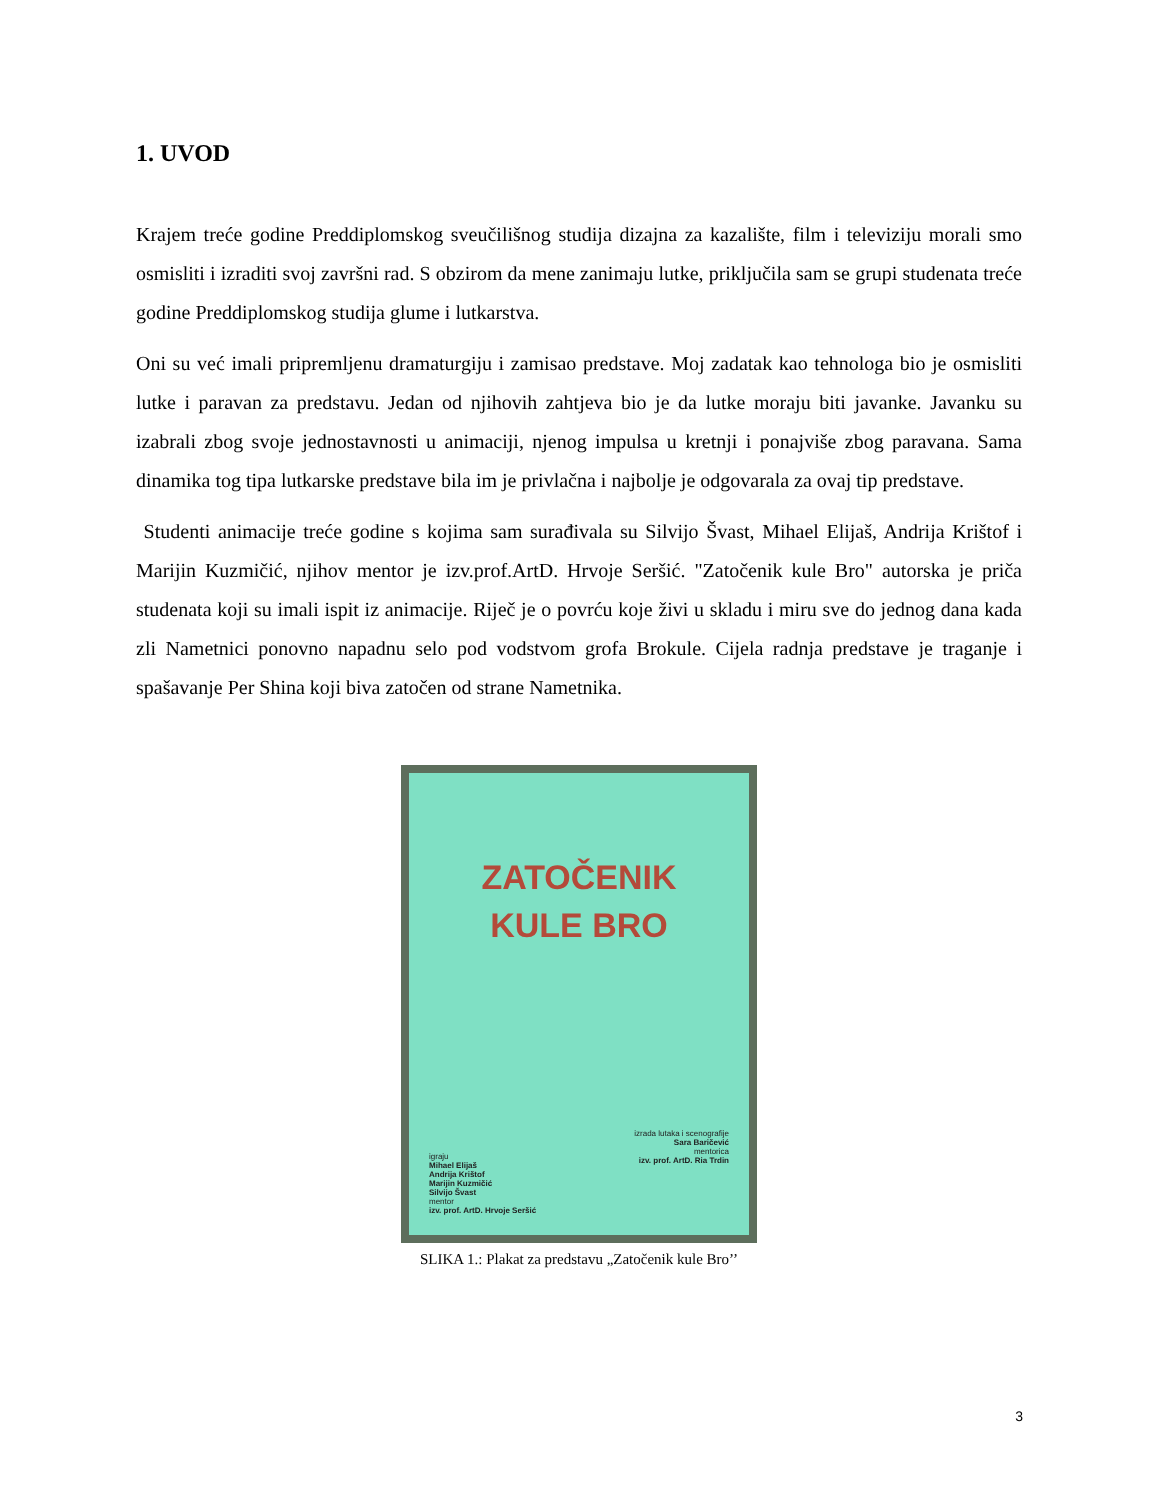1. UVOD
Krajem treće godine Preddiplomskog sveučilišnog studija dizajna za kazalište, film i televiziju morali smo osmisliti i izraditi svoj završni rad. S obzirom da mene zanimaju lutke, priključila sam se grupi studenata treće godine Preddiplomskog studija glume i lutkarstva.
Oni su već imali pripremljenu dramaturgiju i zamisao predstave. Moj zadatak kao tehnologa bio je osmisliti lutke i paravan za predstavu. Jedan od njihovih zahtjeva bio je da lutke moraju biti javanke. Javanku su izabrali zbog svoje jednostavnosti u animaciji, njenog impulsa u kretnji i ponajviše zbog paravana. Sama dinamika tog tipa lutkarske predstave bila im je privlačna i najbolje je odgovarala za ovaj tip predstave.
Studenti animacije treće godine s kojima sam surađivala su Silvijo Švast, Mihael Elijaš, Andrija Krištof i Marijin Kuzmičić, njihov mentor je izv.prof.ArtD. Hrvoje Seršić. "Zatočenik kule Bro" autorska je priča studenata koji su imali ispit iz animacije. Riječ je o povrću koje živi u skladu i miru sve do jednog dana kada zli Nametnici ponovno napadnu selo pod vodstvom grofa Brokule. Cijela radnja predstave je traganje i spašavanje Per Shina koji biva zatočen od strane Nametnika.
ZATOČENIK
KULE BRO
izrada lutaka i scenografije
Sara Baričević
mentorica
izv. prof. ArtD. Ria Trdin
igraju
Mihael Elijaš
Andrija Krištof
Marijin Kuzmičić
Silvijo Švast
mentor
izv. prof. ArtD. Hrvoje Seršić
SLIKA 1.: Plakat za predstavu „Zatočenik kule Bro’’
3